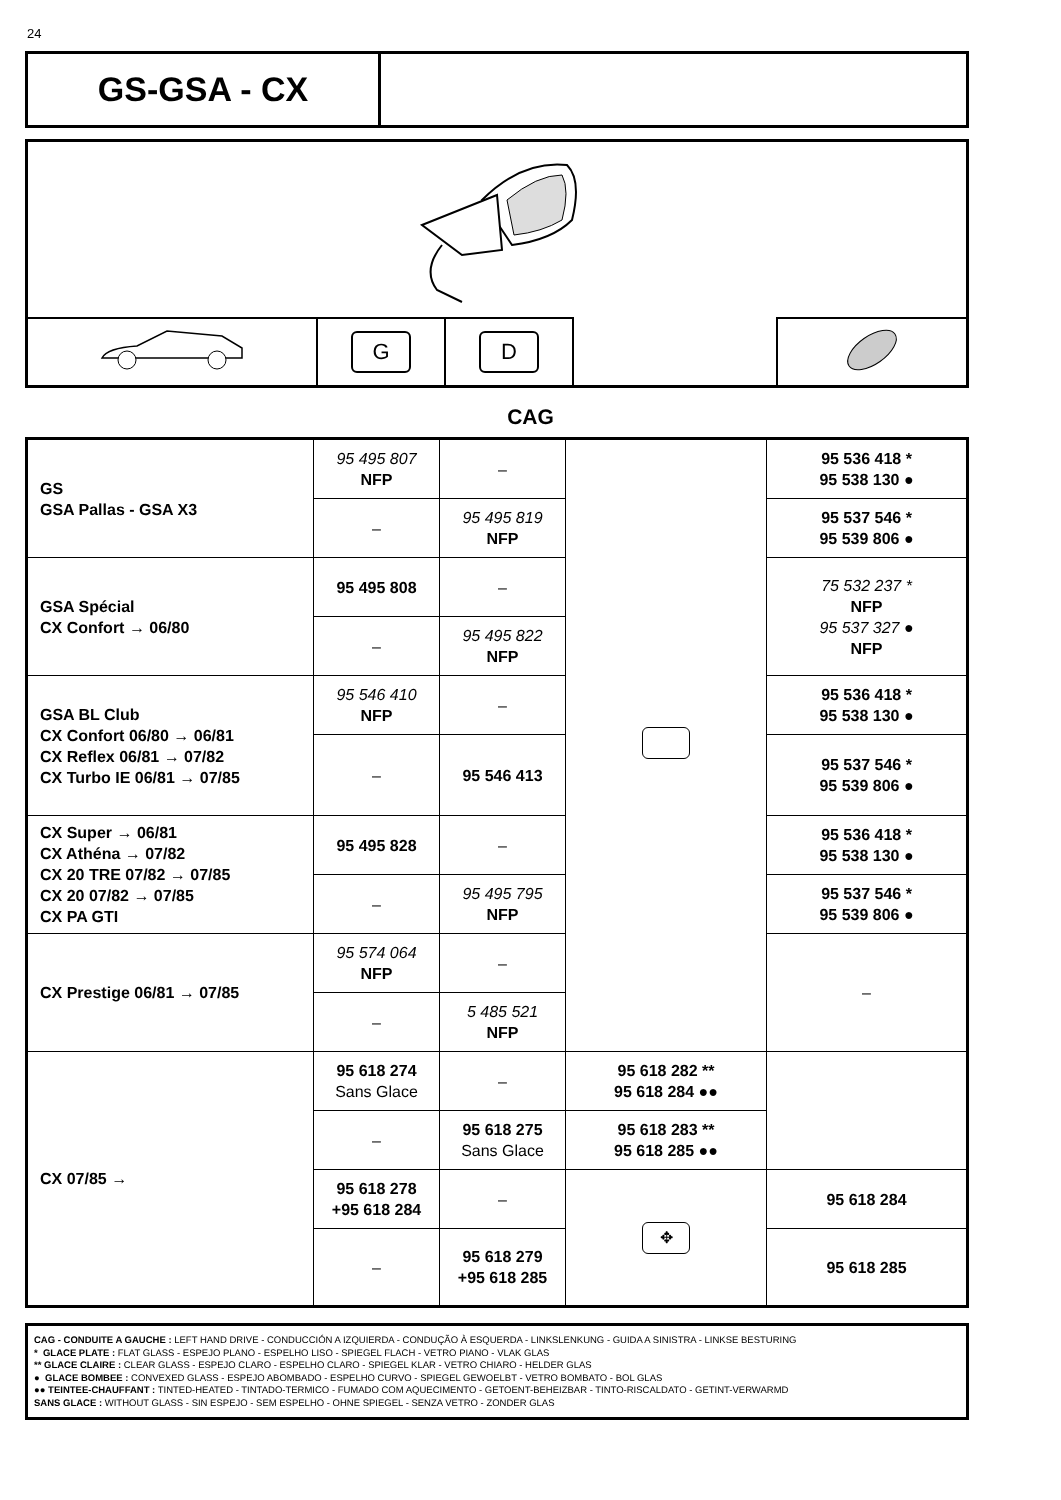24
GS-GSA - CX
| | G | D | | |
CAG
| GS GSA Pallas - GSA X3 | 95 495 807 NFP | – | | 95 536 418 * 95 538 130 ● |
| | – | 95 495 819 NFP | | 95 537 546 * 95 539 806 ● |
| GSA Spécial CX Confort → 06/80 | 95 495 808 | – | | 75 532 237 * NFP 95 537 327 ● NFP |
| | – | 95 495 822 NFP | | |
| GSA BL Club CX Confort 06/80 → 06/81 CX Reflex 06/81 → 07/82 CX Turbo IE 06/81 → 07/85 | 95 546 410 NFP | – | | 95 536 418 * 95 538 130 ● |
| | – | 95 546 413 | | 95 537 546 * 95 539 806 ● |
| CX Super → 06/81 CX Athéna → 07/82 CX 20 TRE 07/82 → 07/85 CX 20 07/82 → 07/85 CX PA GTI | 95 495 828 | – | | 95 536 418 * 95 538 130 ● |
| | – | 95 495 795 NFP | | 95 537 546 * 95 539 806 ● |
| CX Prestige 06/81 → 07/85 | 95 574 064 NFP | – | | – |
| | – | 5 485 521 NFP | | |
| CX 07/85 → | 95 618 274 Sans Glace | – | 95 618 282 ** 95 618 284 ●● | |
| | – | 95 618 275 Sans Glace | 95 618 283 ** 95 618 285 ●● | |
| | 95 618 278 +95 618 284 | – | ✥ | 95 618 284 |
| | – | 95 618 279 +95 618 285 | | 95 618 285 |
CAG - CONDUITE A GAUCHE : LEFT HAND DRIVE - CONDUCCIÓN A IZQUIERDA - CONDUÇÃO À ESQUERDA - LINKSLENKUNG - GUIDA A SINISTRA - LINKSE BESTURING
* GLACE PLATE : FLAT GLASS - ESPEJO PLANO - ESPELHO LISO - SPIEGEL FLACH - VETRO PIANO - VLAK GLAS
** GLACE CLAIRE : CLEAR GLASS - ESPEJO CLARO - ESPELHO CLARO - SPIEGEL KLAR - VETRO CHIARO - HELDER GLAS
● GLACE BOMBEE : CONVEXED GLASS - ESPEJO ABOMBADO - ESPELHO CURVO - SPIEGEL GEWOELBT - VETRO BOMBATO - BOL GLAS
●● TEINTEE-CHAUFFANT : TINTED-HEATED - TINTADO-TERMICO - FUMADO COM AQUECIMENTO - GETOENT-BEHEIZBAR - TINTO-RISCALDATO - GETINT-VERWARMD
SANS GLACE : WITHOUT GLASS - SIN ESPEJO - SEM ESPELHO - OHNE SPIEGEL - SENZA VETRO - ZONDER GLAS